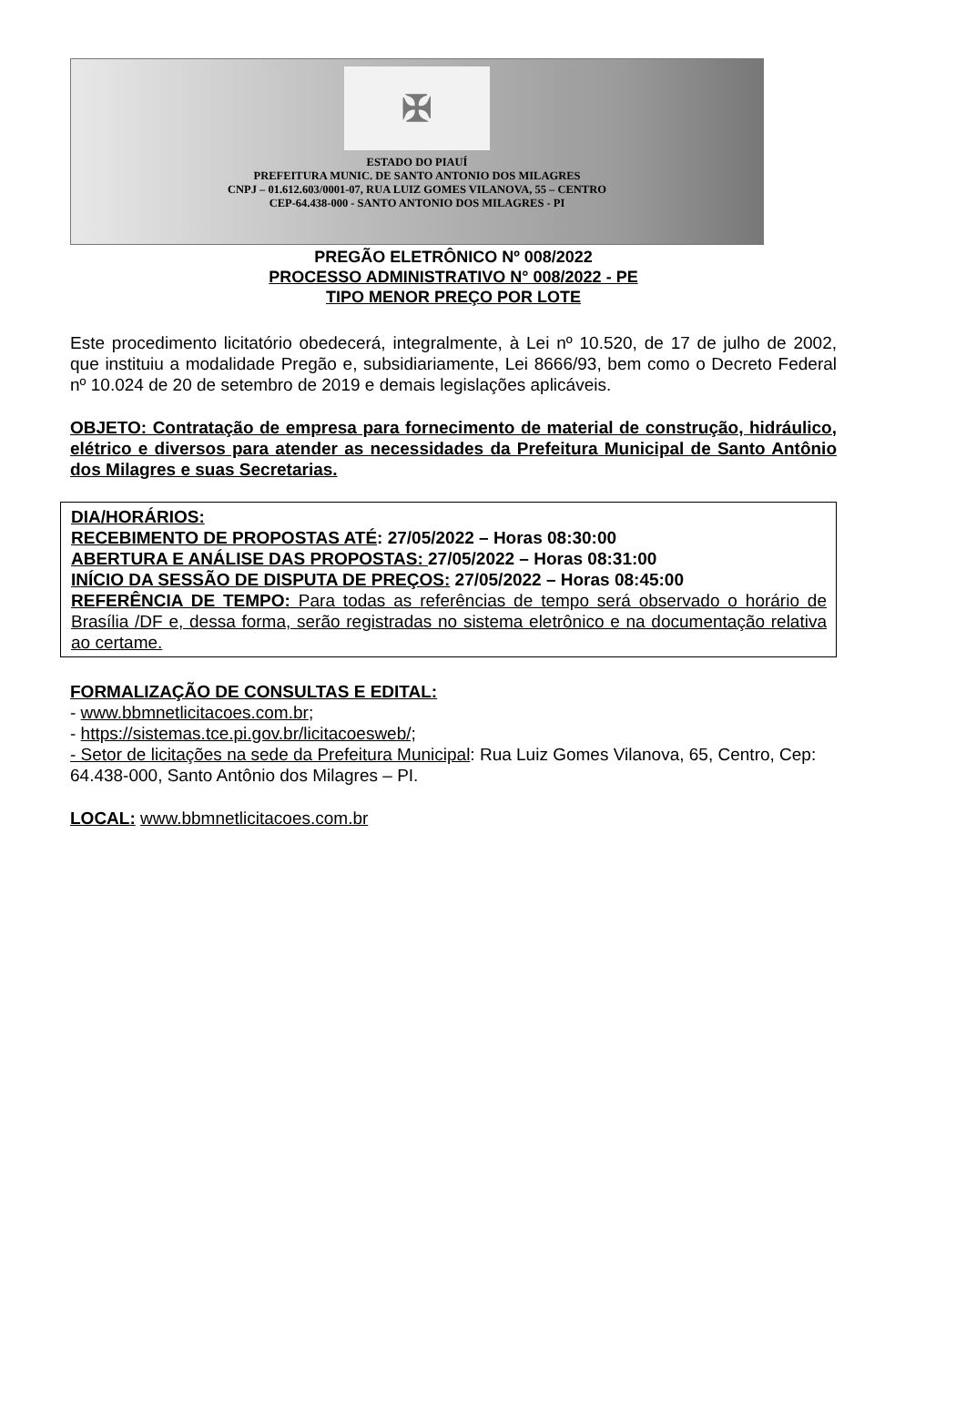✠
ESTADO DO PIAUÍ
PREFEITURA MUNIC. DE SANTO ANTONIO DOS MILAGRES
CNPJ – 01.612.603/0001-07, RUA LUIZ GOMES VILANOVA, 55 – CENTRO
CEP-64.438-000 - SANTO ANTONIO DOS MILAGRES - PI
PREGÃO ELETRÔNICO Nº 008/2022
PROCESSO ADMINISTRATIVO N° 008/2022 - PE
TIPO MENOR PREÇO POR LOTE
Este procedimento licitatório obedecerá, integralmente, à Lei nº 10.520, de 17 de julho de 2002, que instituiu a modalidade Pregão e, subsidiariamente, Lei 8666/93, bem como o Decreto Federal nº 10.024 de 20 de setembro de 2019 e demais legislações aplicáveis.
OBJETO: Contratação de empresa para fornecimento de material de construção, hidráulico, elétrico e diversos para atender as necessidades da Prefeitura Municipal de Santo Antônio dos Milagres e suas Secretarias.
DIA/HORÁRIOS:
RECEBIMENTO DE PROPOSTAS ATÉ: 27/05/2022 – Horas 08:30:00
ABERTURA E ANÁLISE DAS PROPOSTAS: 27/05/2022 – Horas 08:31:00
INÍCIO DA SESSÃO DE DISPUTA DE PREÇOS: 27/05/2022 – Horas 08:45:00
REFERÊNCIA DE TEMPO: Para todas as referências de tempo será observado o horário de Brasília /DF e, dessa forma, serão registradas no sistema eletrônico e na documentação relativa ao certame.
FORMALIZAÇÃO DE CONSULTAS E EDITAL:
- www.bbmnetlicitacoes.com.br;
- https://sistemas.tce.pi.gov.br/licitacoesweb/;
- Setor de licitações na sede da Prefeitura Municipal: Rua Luiz Gomes Vilanova, 65, Centro, Cep: 64.438-000, Santo Antônio dos Milagres – PI.
LOCAL: www.bbmnetlicitacoes.com.br